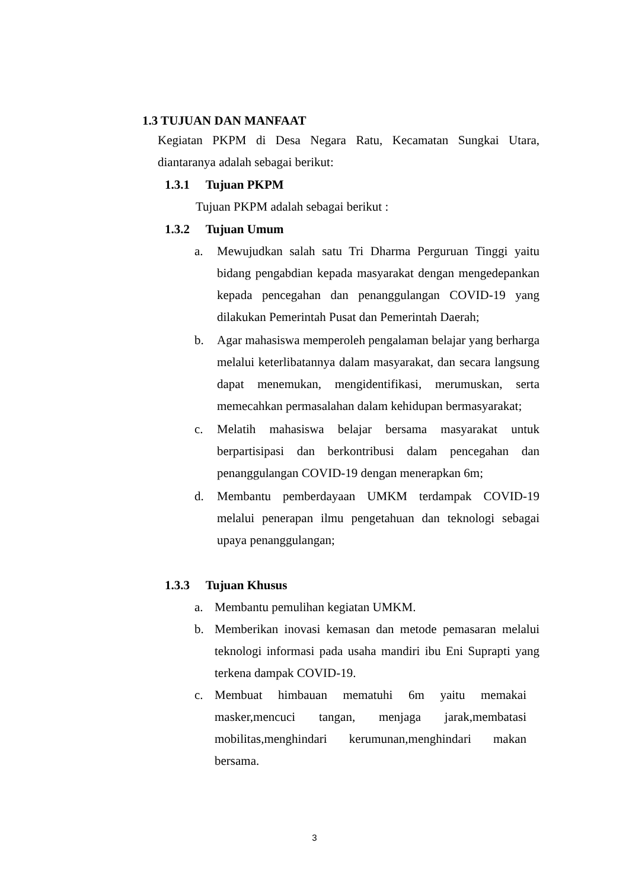1.3 TUJUAN DAN MANFAAT
Kegiatan PKPM di Desa Negara Ratu, Kecamatan Sungkai Utara, diantaranya adalah sebagai berikut:
1.3.1 Tujuan PKPM
Tujuan PKPM adalah sebagai berikut :
1.3.2 Tujuan Umum
a. Mewujudkan salah satu Tri Dharma Perguruan Tinggi yaitu bidang pengabdian kepada masyarakat dengan mengedepankan kepada pencegahan dan penanggulangan COVID-19 yang dilakukan Pemerintah Pusat dan Pemerintah Daerah;
b. Agar mahasiswa memperoleh pengalaman belajar yang berharga melalui keterlibatannya dalam masyarakat, dan secara langsung dapat menemukan, mengidentifikasi, merumuskan, serta memecahkan permasalahan dalam kehidupan bermasyarakat;
c. Melatih mahasiswa belajar bersama masyarakat untuk berpartisipasi dan berkontribusi dalam pencegahan dan penanggulangan COVID-19 dengan menerapkan 6m;
d. Membantu pemberdayaan UMKM terdampak COVID-19 melalui penerapan ilmu pengetahuan dan teknologi sebagai upaya penanggulangan;
1.3.3 Tujuan Khusus
a. Membantu pemulihan kegiatan UMKM.
b. Memberikan inovasi kemasan dan metode pemasaran melalui teknologi informasi pada usaha mandiri ibu Eni Suprapti yang terkena dampak COVID-19.
c. Membuat himbauan mematuhi 6m yaitu memakai masker,mencuci tangan, menjaga jarak,membatasi mobilitas,menghindari kerumunan,menghindari makan bersama.
3